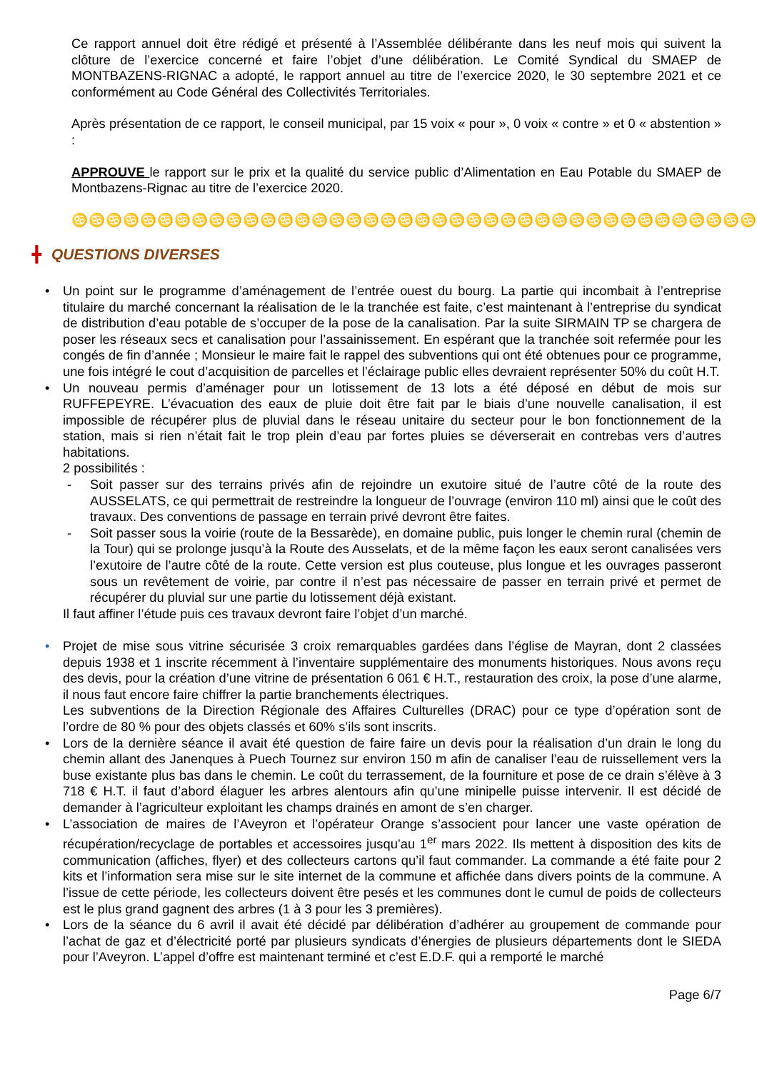Ce rapport annuel doit être rédigé et présenté à l’Assemblée délibérante dans les neuf mois qui suivent la clôture de l’exercice concerné et faire l’objet d’une délibération. Le Comité Syndical du SMAEP de MONTBAZENS-RIGNAC a adopté, le rapport annuel au titre de l’exercice 2020, le 30 septembre 2021 et ce conformément au Code Général des Collectivités Territoriales.
Après présentation de ce rapport, le conseil municipal, par 15 voix « pour », 0 voix « contre » et 0 « abstention » :
APPROUVE le rapport sur le prix et la qualité du service public d’Alimentation en Eau Potable du SMAEP de Montbazens-Rignac au titre de l’exercice 2020.
♋♋♋♋♋♋♋♋♋♋♋♋♋♋♋♋♋♋♋♋♋♋♋♋♋♋♋♋♋♋♋♋♋♋♋♋♋♋♋♋
╋ QUESTIONS DIVERSES
• Un point sur le programme d’aménagement de l’entrée ouest du bourg. La partie qui incombait à l’entreprise titulaire du marché concernant la réalisation de le la tranchée est faite, c’est maintenant à l’entreprise du syndicat de distribution d’eau potable de s’occuper de la pose de la canalisation. Par la suite SIRMAIN TP se chargera de poser les réseaux secs et canalisation pour l’assainissement. En espérant que la tranchée soit refermée pour les congés de fin d’année ; Monsieur le maire fait le rappel des subventions qui ont été obtenues pour ce programme, une fois intégré le cout d’acquisition de parcelles et l’éclairage public elles devraient représenter 50% du coût H.T.
• Un nouveau permis d’aménager pour un lotissement de 13 lots a été déposé en début de mois sur RUFFEPEYRE. L’évacuation des eaux de pluie doit être fait par le biais d’une nouvelle canalisation, il est impossible de récupérer plus de pluvial dans le réseau unitaire du secteur pour le bon fonctionnement de la station, mais si rien n’était fait le trop plein d’eau par fortes pluies se déverserait en contrebas vers d’autres habitations.
2 possibilités :
- Soit passer sur des terrains privés afin de rejoindre un exutoire situé de l’autre côté de la route des AUSSELATS, ce qui permettrait de restreindre la longueur de l’ouvrage (environ 110 ml) ainsi que le coût des travaux. Des conventions de passage en terrain privé devront être faites.
- Soit passer sous la voirie (route de la Bessarède), en domaine public, puis longer le chemin rural (chemin de la Tour) qui se prolonge jusqu’à la Route des Ausselats, et de la même façon les eaux seront canalisées vers l’exutoire de l’autre côté de la route. Cette version est plus couteuse, plus longue et les ouvrages passeront sous un revêtement de voirie, par contre il n’est pas nécessaire de passer en terrain privé et permet de récupérer du pluvial sur une partie du lotissement déjà existant.
Il faut affiner l’étude puis ces travaux devront faire l’objet d’un marché.
• Projet de mise sous vitrine sécurisée 3 croix remarquables gardées dans l’église de Mayran, dont 2 classées depuis 1938 et 1 inscrite récemment à l’inventaire supplémentaire des monuments historiques. Nous avons reçu des devis, pour la création d’une vitrine de présentation 6 061 € H.T., restauration des croix, la pose d’une alarme, il nous faut encore faire chiffrer la partie branchements électriques.
Les subventions de la Direction Régionale des Affaires Culturelles (DRAC) pour ce type d’opération sont de l’ordre de 80 % pour des objets classés et 60% s’ils sont inscrits.
• Lors de la dernière séance il avait été question de faire faire un devis pour la réalisation d’un drain le long du chemin allant des Janenques à Puech Tournez sur environ 150 m afin de canaliser l’eau de ruissellement vers la buse existante plus bas dans le chemin. Le coût du terrassement, de la fourniture et pose de ce drain s’élève à 3 718 € H.T. il faut d’abord élaguer les arbres alentours afin qu’une minipelle puisse intervenir. Il est décidé de demander à l’agriculteur exploitant les champs drainés en amont de s’en charger.
• L’association de maires de l’Aveyron et l’opérateur Orange s’associent pour lancer une vaste opération de récupération/recyclage de portables et accessoires jusqu’au 1<sup>er</sup> mars 2022. Ils mettent à disposition des kits de communication (affiches, flyer) et des collecteurs cartons qu’il faut commander. La commande a été faite pour 2 kits et l’information sera mise sur le site internet de la commune et affichée dans divers points de la commune. A l’issue de cette période, les collecteurs doivent être pesés et les communes dont le cumul de poids de collecteurs est le plus grand gagnent des arbres (1 à 3 pour les 3 premières).
• Lors de la séance du 6 avril il avait été décidé par délibération d’adhérer au groupement de commande pour l’achat de gaz et d’électricité porté par plusieurs syndicats d’énergies de plusieurs départements dont le SIEDA pour l’Aveyron. L’appel d’offre est maintenant terminé et c’est E.D.F. qui a remporté le marché
Page 6/7